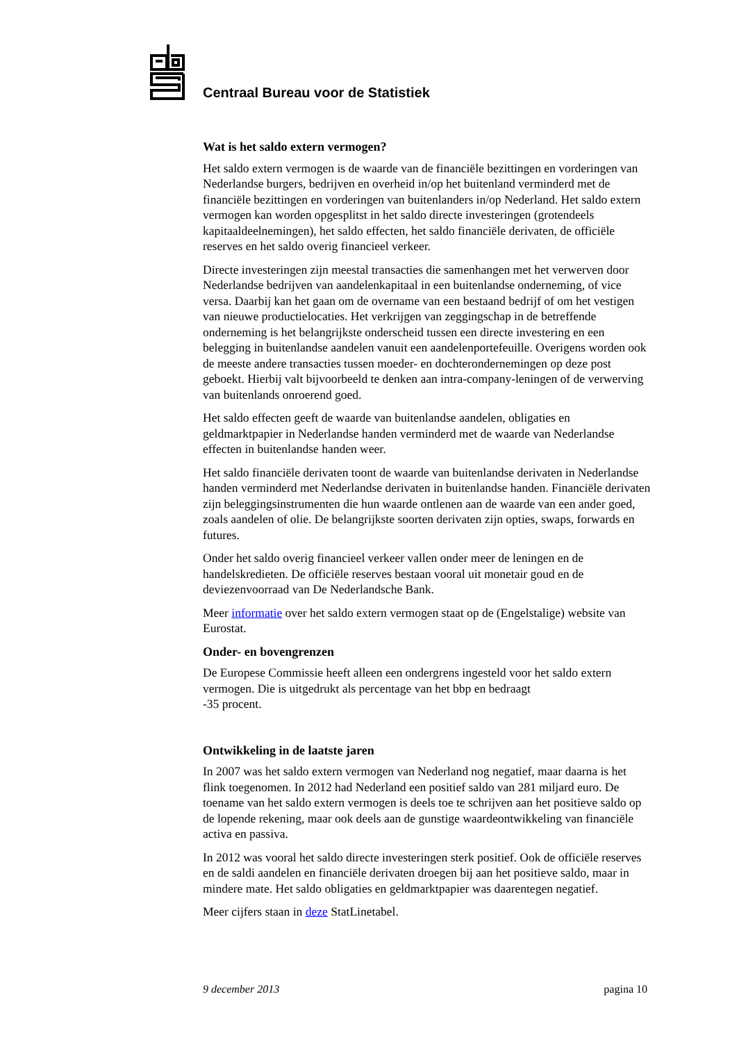Centraal Bureau voor de Statistiek
Wat is het saldo extern vermogen?
Het saldo extern vermogen is de waarde van de financiële bezittingen en vorderingen van Nederlandse burgers, bedrijven en overheid in/op het buitenland verminderd met de financiële bezittingen en vorderingen van buitenlanders in/op Nederland. Het saldo extern vermogen kan worden opgesplitst in het saldo directe investeringen (grotendeels kapitaaldeelnemingen), het saldo effecten, het saldo financiële derivaten, de officiële reserves en het saldo overig financieel verkeer.
Directe investeringen zijn meestal transacties die samenhangen met het verwerven door Nederlandse bedrijven van aandelenkapitaal in een buitenlandse onderneming, of vice versa. Daarbij kan het gaan om de overname van een bestaand bedrijf of om het vestigen van nieuwe productielocaties. Het verkrijgen van zeggingschap in de betreffende onderneming is het belangrijkste onderscheid tussen een directe investering en een belegging in buitenlandse aandelen vanuit een aandelenportefeuille. Overigens worden ook de meeste andere transacties tussen moeder- en dochterondernemingen op deze post geboekt. Hierbij valt bijvoorbeeld te denken aan intra-company-leningen of de verwerving van buitenlands onroerend goed.
Het saldo effecten geeft de waarde van buitenlandse aandelen, obligaties en geldmarktpapier in Nederlandse handen verminderd met de waarde van Nederlandse effecten in buitenlandse handen weer.
Het saldo financiële derivaten toont de waarde van buitenlandse derivaten in Nederlandse handen verminderd met Nederlandse derivaten in buitenlandse handen. Financiële derivaten zijn beleggingsinstrumenten die hun waarde ontlenen aan de waarde van een ander goed, zoals aandelen of olie. De belangrijkste soorten derivaten zijn opties, swaps, forwards en futures.
Onder het saldo overig financieel verkeer vallen onder meer de leningen en de handelskredieten. De officiële reserves bestaan vooral uit monetair goud en de deviezenvoorraad van De Nederlandsche Bank.
Meer informatie over het saldo extern vermogen staat op de (Engelstalige) website van Eurostat.
Onder- en bovengrenzen
De Europese Commissie heeft alleen een ondergrens ingesteld voor het saldo extern vermogen. Die is uitgedrukt als percentage van het bbp en bedraagt
-35 procent.
Ontwikkeling in de laatste jaren
In 2007 was het saldo extern vermogen van Nederland nog negatief, maar daarna is het flink toegenomen. In 2012 had Nederland een positief saldo van 281 miljard euro. De toename van het saldo extern vermogen is deels toe te schrijven aan het positieve saldo op de lopende rekening, maar ook deels aan de gunstige waardeontwikkeling van financiële activa en passiva.
In 2012 was vooral het saldo directe investeringen sterk positief. Ook de officiële reserves en de saldi aandelen en financiële derivaten droegen bij aan het positieve saldo, maar in mindere mate. Het saldo obligaties en geldmarktpapier was daarentegen negatief.
Meer cijfers staan in deze StatLinetabel.
9 december 2013 pagina 10